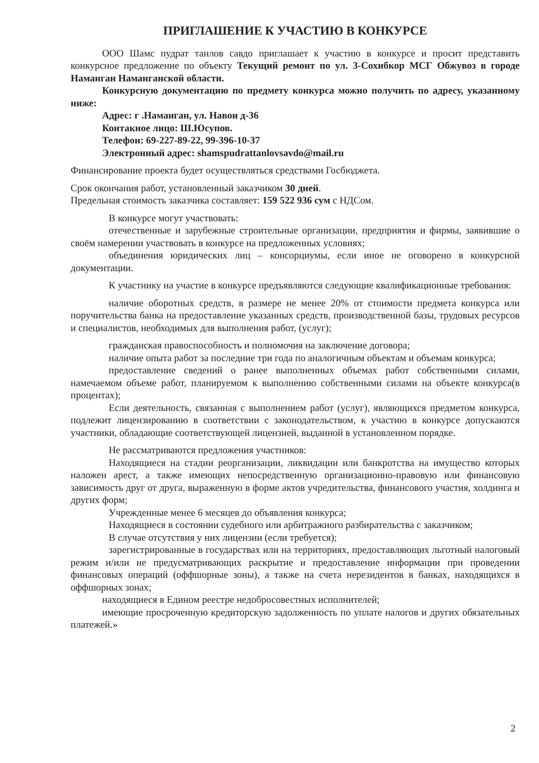ПРИГЛАШЕНИЕ К УЧАСТИЮ В КОНКУРСЕ
ООО Шамс пудрат танлов савдо приглашает к участию в конкурсе и просит представить конкурсное предложение по объекту Текущий ремонт по ул. 3-Сохибкор МСГ Обжувоз в городе Наманган Наманганской области.
Конкурсную документацию по предмету конкурса можно получить по адресу, указанному ниже:
Адрес: г .Наманган, ул. Навои д-36
Контакное лицо: Ш.Юсупов.
Телефон: 69-227-89-22, 99-396-10-37
Электронный адрес: shamspudrattanlovsavdo@mail.ru
Финансирование проекта будет осуществляться средствами Госбюджета.
Срок окончания работ, установленный заказчиком 30 дней.
Предельная стоимость заказчика составляет: 159 522 936 сум с НДСом.
В конкурсе могут участвовать:
отечественные и зарубежные строительные организации, предприятия и фирмы, заявившие о своём намерении участвовать в конкурсе на предложенных условиях;
объединения юридических лиц – консорциумы, если иное не оговорено в конкурсной документации.
К участнику на участие в конкурсе предъявляются следующие квалификационные требования:
наличие оборотных средств, в размере не менее 20% от стоимости предмета конкурса или поручительства банка на предоставление указанных средств, производственной базы, трудовых ресурсов и специалистов, необходимых для выполнения работ, (услуг);
гражданская правоспособность и полномочия на заключение договора;
наличие опыта работ за последние три года по аналогичным объектам и объемам конкурса;
предоставление сведений о ранее выполненных объемах работ собственными силами, намечаемом объеме работ, планируемом к выполнению собственными силами на объекте конкурса(в процентах);
Если деятельность, связанная с выполнением работ (услуг), являющихся предметом конкурса, подлежит лицензированию в соответствии с законодательством, к участию в конкурсе допускаются участники, обладающие соответствующей лицензией, выданной в установленном порядке.
Не рассматриваются предложения участников:
Находящиеся на стадии реорганизации, ликвидации или банкротства на имущество которых наложен арест, а также имеющих непосредственную организационно-правовую или финансовую зависимость друг от друга, выраженную в форме актов учредительства, финансового участия, холдинга и других форм;
Учрежденные менее 6 месяцев до объявления конкурса;
Находящиеся в состоянии судебного или арбитражного разбирательства с заказчиком;
В случае отсутствия у них лицензии (если требуется);
зарегистрированные в государствах или на территориях, предоставляющих льготный налоговый режим и/или не предусматривающих раскрытие и предоставление информации при проведении финансовых операций (оффшорные зоны), а также на счета нерезидентов в банках, находящихся в оффшорных зонах;
находящиеся в Едином реестре недобросовестных исполнителей;
имеющие просроченную кредиторскую задолженность по уплате налогов и других обязательных платежей.»
2